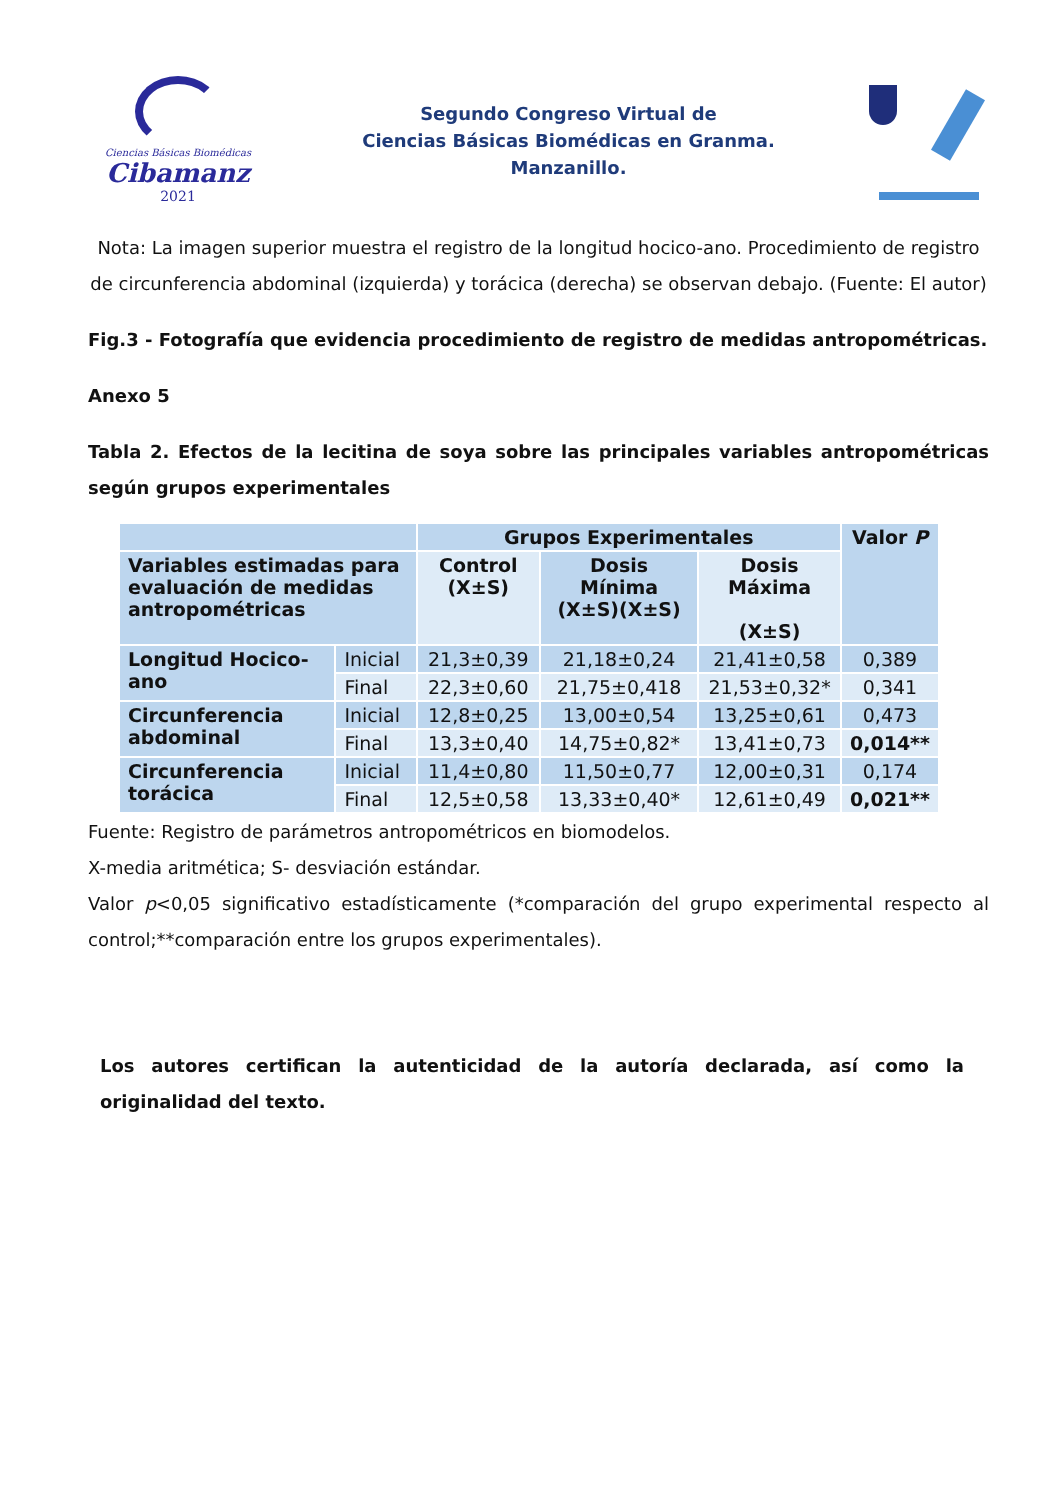Ciencias Básicas Biomédicas
Cibamanz
2021
Segundo Congreso Virtual de
Ciencias Básicas Biomédicas en Granma.
Manzanillo.
Nota: La imagen superior muestra el registro de la longitud hocico-ano. Procedimiento de registro de circunferencia abdominal (izquierda) y torácica (derecha) se observan debajo. (Fuente: El autor)
Fig.3 - Fotografía que evidencia procedimiento de registro de medidas antropométricas.
Anexo 5
Tabla 2. Efectos de la lecitina de soya sobre las principales variables antropométricas según grupos experimentales
| | | Grupos Experimentales | | | Valor P |
| --- | --- | --- | --- | --- | --- |
| Variables estimadas para evaluación de medidas antropométricas | | Control (X±S) | Dosis Mínima (X±S)(X±S) | Dosis Máxima (X±S) | |
| Longitud Hocico-ano | Inicial | 21,3±0,39 | 21,18±0,24 | 21,41±0,58 | 0,389 |
| | Final | 22,3±0,60 | 21,75±0,418 | 21,53±0,32* | 0,341 |
| Circunferencia abdominal | Inicial | 12,8±0,25 | 13,00±0,54 | 13,25±0,61 | 0,473 |
| | Final | 13,3±0,40 | 14,75±0,82* | 13,41±0,73 | 0,014** |
| Circunferencia torácica | Inicial | 11,4±0,80 | 11,50±0,77 | 12,00±0,31 | 0,174 |
| | Final | 12,5±0,58 | 13,33±0,40* | 12,61±0,49 | 0,021** |
Fuente: Registro de parámetros antropométricos en biomodelos.
X-media aritmética; S- desviación estándar.
Valor p<0,05 significativo estadísticamente (*comparación del grupo experimental respecto al control;**comparación entre los grupos experimentales).
Los autores certifican la autenticidad de la autoría declarada, así como la originalidad del texto.